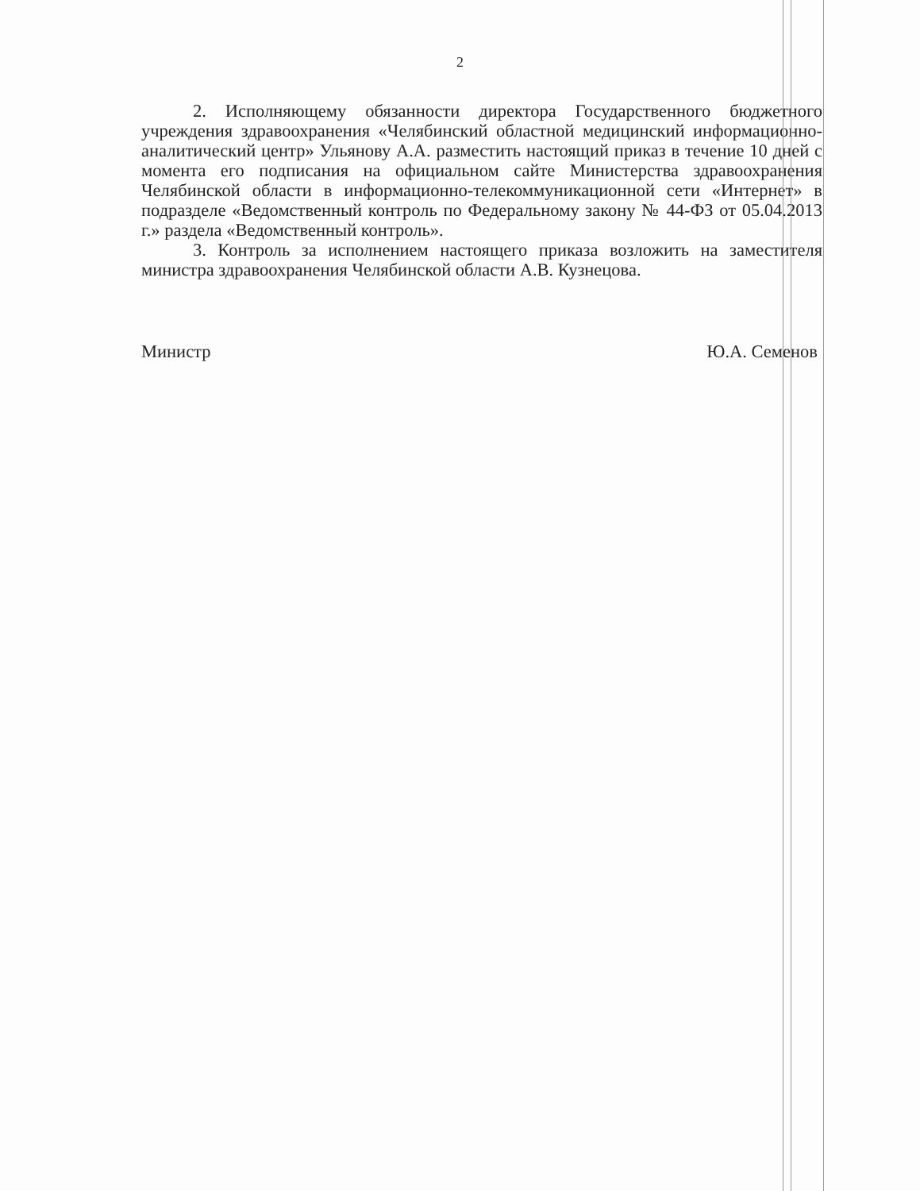2
2. Исполняющему обязанности директора Государственного бюджетного учреждения здравоохранения «Челябинский областной медицинский информационно-аналитический центр» Ульянову А.А. разместить настоящий приказ в течение 10 дней с момента его подписания на официальном сайте Министерства здравоохранения Челябинской области в информационно-телекоммуникационной сети «Интернет» в подразделе «Ведомственный контроль по Федеральному закону № 44-ФЗ от 05.04.2013 г.» раздела «Ведомственный контроль».
3. Контроль за исполнением настоящего приказа возложить на заместителя министра здравоохранения Челябинской области А.В. Кузнецова.
Министр Ю.А. Семенов